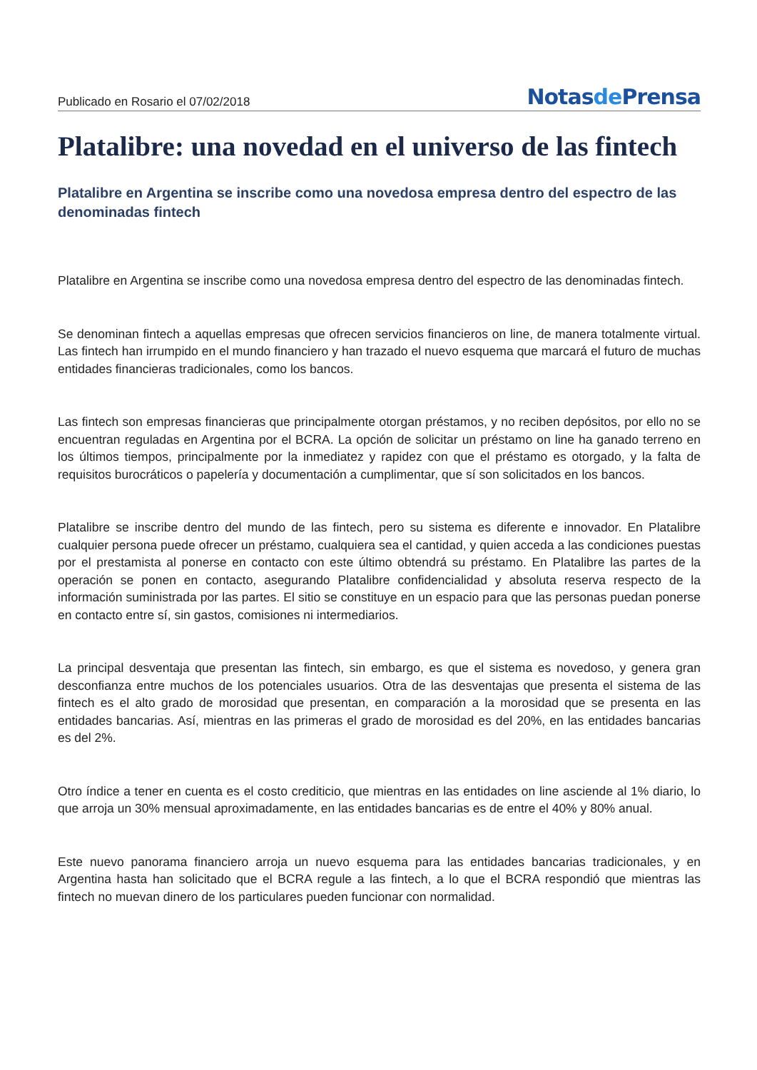Publicado en Rosario el 07/02/2018
Notasde Prensa
Platalibre: una novedad en el universo de las fintech
Platalibre en Argentina se inscribe como una novedosa empresa dentro del espectro de las denominadas fintech
Platalibre en Argentina se inscribe como una novedosa empresa dentro del espectro de las denominadas fintech.
Se denominan fintech a aquellas empresas que ofrecen servicios financieros on line, de manera totalmente virtual. Las fintech han irrumpido en el mundo financiero y han trazado el nuevo esquema que marcará el futuro de muchas entidades financieras tradicionales, como los bancos.
Las fintech son empresas financieras que principalmente otorgan préstamos, y no reciben depósitos, por ello no se encuentran reguladas en Argentina por el BCRA. La opción de solicitar un préstamo on line ha ganado terreno en los últimos tiempos, principalmente por la inmediatez y rapidez con que el préstamo es otorgado, y la falta de requisitos burocráticos o papelería y documentación a cumplimentar, que sí son solicitados en los bancos.
Platalibre se inscribe dentro del mundo de las fintech, pero su sistema es diferente e innovador. En Platalibre cualquier persona puede ofrecer un préstamo, cualquiera sea el cantidad, y quien acceda a las condiciones puestas por el prestamista al ponerse en contacto con este último obtendrá su préstamo. En Platalibre las partes de la operación se ponen en contacto, asegurando Platalibre confidencialidad y absoluta reserva respecto de la información suministrada por las partes. El sitio se constituye en un espacio para que las personas puedan ponerse en contacto entre sí, sin gastos, comisiones ni intermediarios.
La principal desventaja que presentan las fintech, sin embargo, es que el sistema es novedoso, y genera gran desconfianza entre muchos de los potenciales usuarios. Otra de las desventajas que presenta el sistema de las fintech es el alto grado de morosidad que presentan, en comparación a la morosidad que se presenta en las entidades bancarias. Así, mientras en las primeras el grado de morosidad es del 20%, en las entidades bancarias es del 2%.
Otro índice a tener en cuenta es el costo crediticio, que mientras en las entidades on line asciende al 1% diario, lo que arroja un 30% mensual aproximadamente, en las entidades bancarias es de entre el 40% y 80% anual.
Este nuevo panorama financiero arroja un nuevo esquema para las entidades bancarias tradicionales, y en Argentina hasta han solicitado que el BCRA regule a las fintech, a lo que el BCRA respondió que mientras las fintech no muevan dinero de los particulares pueden funcionar con normalidad.